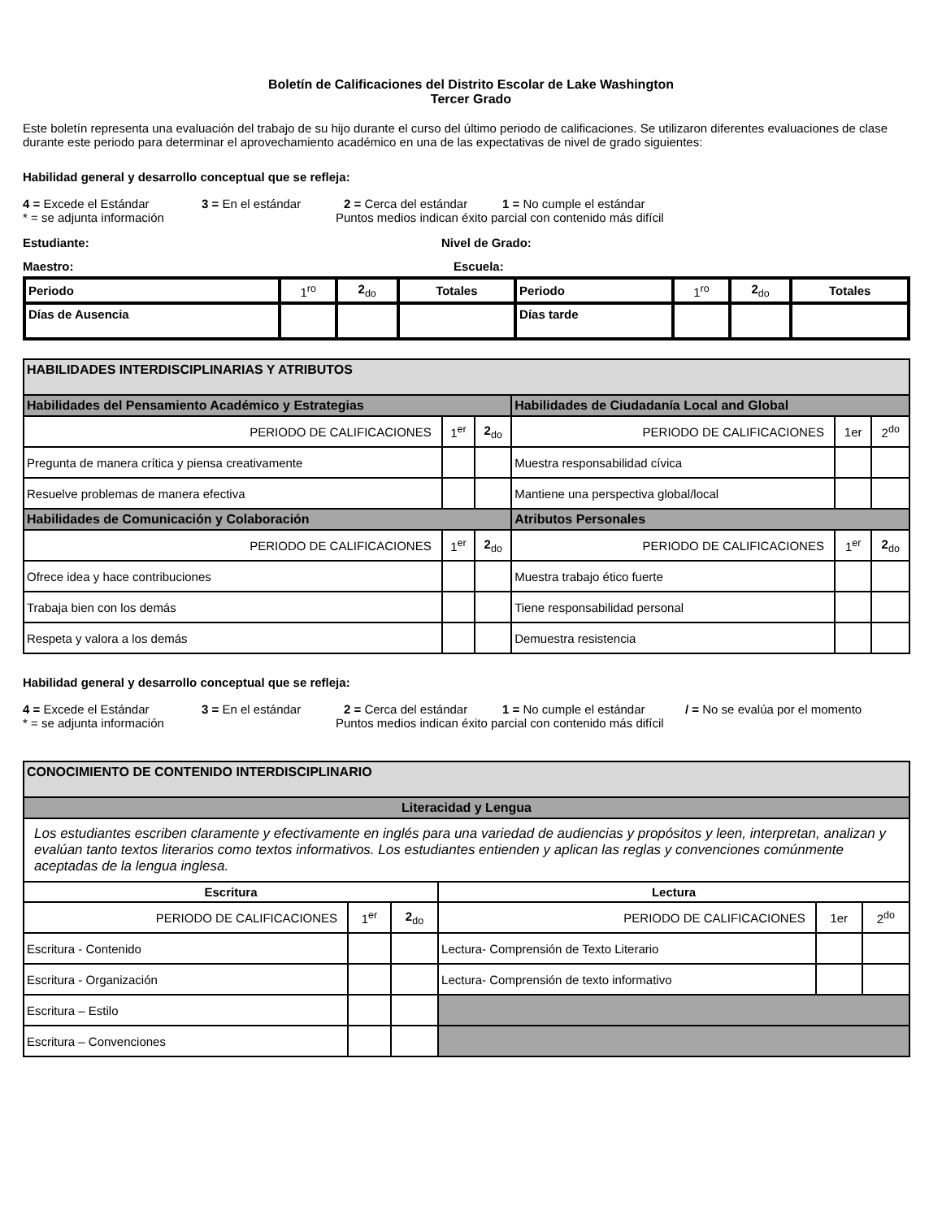Boletín de Calificaciones del Distrito Escolar de Lake Washington
Tercer Grado
Este boletín representa una evaluación del trabajo de su hijo durante el curso del último periodo de calificaciones. Se utilizaron diferentes evaluaciones de clase durante este periodo para determinar el aprovechamiento académico en una de las expectativas de nivel de grado siguientes:
Habilidad general y desarrollo conceptual que se refleja:
4 = Excede el Estándar 3 = En el estándar 2 = Cerca del estándar 1 = No cumple el estándar
* = se adjunta información Puntos medios indican éxito parcial con contenido más difícil
Estudiante: Nivel de Grado:
Maestro: Escuela:
| Periodo | 1<sup>ro</sup> | 2<sub>do</sub> | Totales | Periodo | 1<sup>ro</sup> | 2<sub>do</sub> | Totales |
| Días de Ausencia | | | | Días tarde | | | |
| HABILIDADES INTERDISCIPLINARIAS Y ATRIBUTOS | | | | | |
| Habilidades del Pensamiento Académico y Estrategias | | | Habilidades de Ciudadanía Local and Global | | |
| PERIODO DE CALIFICACIONES | 1<sup>er</sup> | 2<sub>do</sub> | PERIODO DE CALIFICACIONES | 1er | 2<sup>do</sup> |
| Pregunta de manera crítica y piensa creativamente | | | Muestra responsabilidad cívica | | |
| Resuelve problemas de manera efectiva | | | Mantiene una perspectiva global/local | | |
| Habilidades de Comunicación y Colaboración | | | Atributos Personales | | |
| PERIODO DE CALIFICACIONES | 1<sup>er</sup> | 2<sub>do</sub> | PERIODO DE CALIFICACIONES | 1<sup>er</sup> | 2<sub>do</sub> |
| Ofrece idea y hace contribuciones | | | Muestra trabajo ético fuerte | | |
| Trabaja bien con los demás | | | Tiene responsabilidad personal | | |
| Respeta y valora a los demás | | | Demuestra resistencia | | |
Habilidad general y desarrollo conceptual que se refleja:
4 = Excede el Estándar 3 = En el estándar 2 = Cerca del estándar 1 = No cumple el estándar / = No se evalúa por el momento
* = se adjunta información Puntos medios indican éxito parcial con contenido más difícil
| CONOCIMIENTO DE CONTENIDO INTERDISCIPLINARIO | | | | | |
| Literacidad y Lengua | | | | | |
| Los estudiantes escriben claramente y efectivamente en inglés para una variedad de audiencias y propósitos y leen, interpretan, analizan y evalúan tanto textos literarios como textos informativos. Los estudiantes entienden y aplican las reglas y convenciones comúnmente aceptadas de la lengua inglesa. | | | | | |
| Escritura | | | Lectura | | |
| PERIODO DE CALIFICACIONES | 1<sup>er</sup> | 2<sub>do</sub> | PERIODO DE CALIFICACIONES | 1er | 2<sup>do</sup> |
| Escritura - Contenido | | | Lectura- Comprensión de Texto Literario | | |
| Escritura - Organización | | | Lectura- Comprensión de texto informativo | | |
| Escritura – Estilo | | | | | |
| Escritura – Convenciones | | | | | |